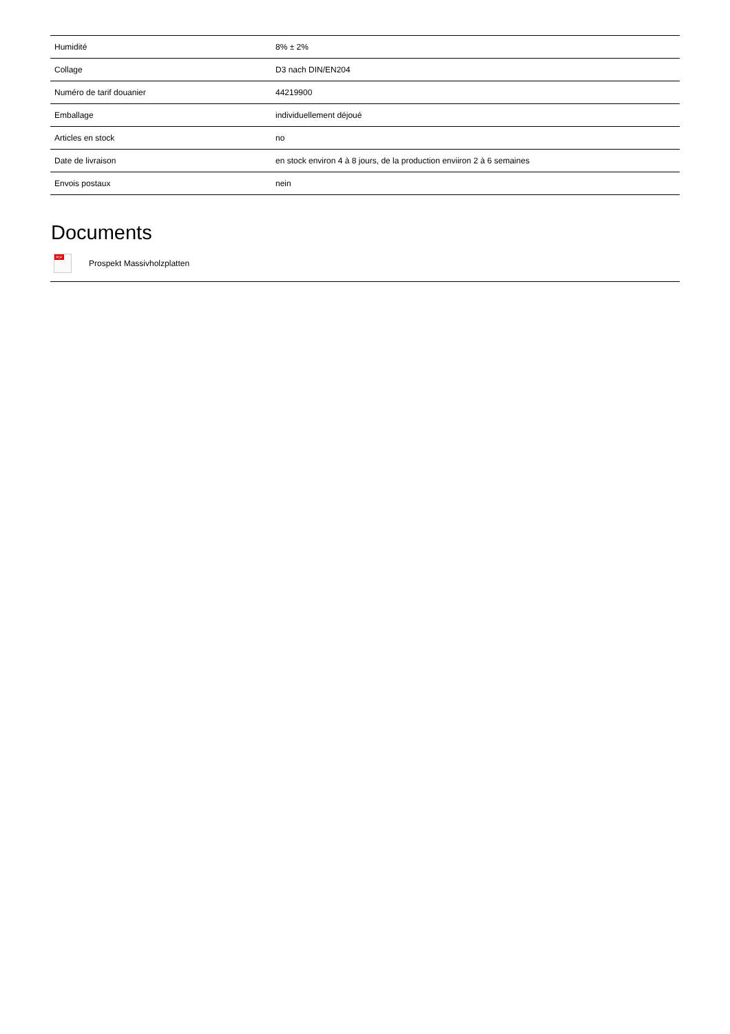| Humidité | 8% ± 2% |
| Collage | D3 nach DIN/EN204 |
| Numéro de tarif douanier | 44219900 |
| Emballage | individuellement déjoué |
| Articles en stock | no |
| Date de livraison | en stock environ 4 à 8 jours, de la production enviiron 2 à 6 semaines |
| Envois postaux | nein |
Documents
PDF
Prospekt Massivholzplatten